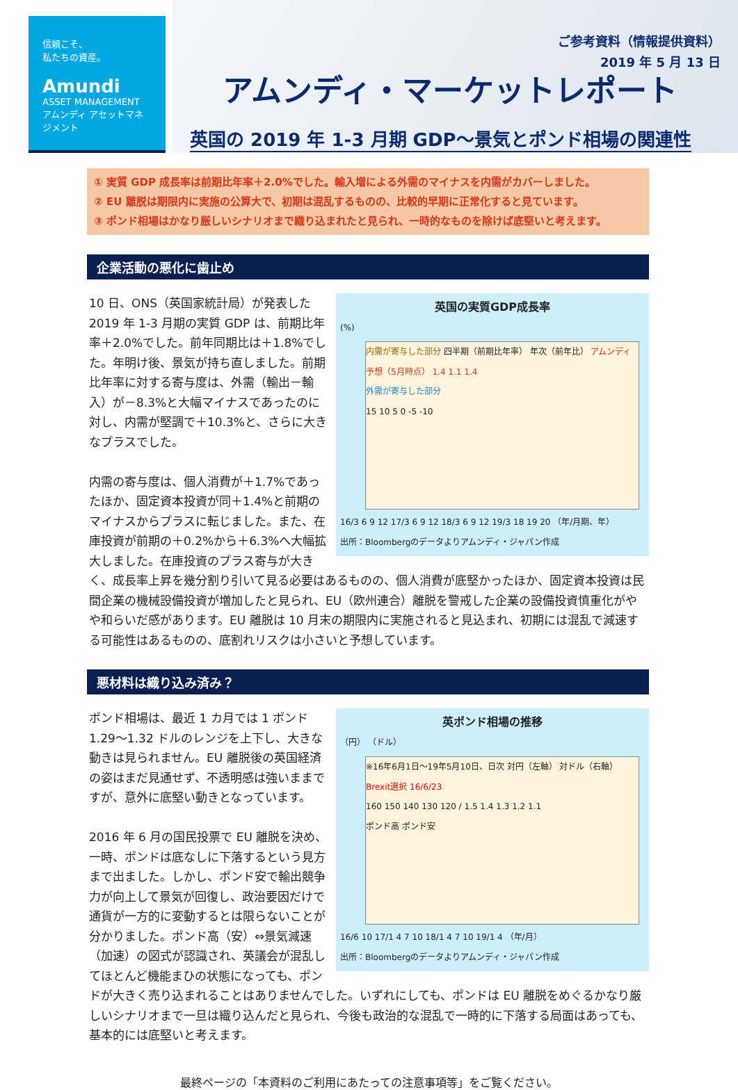信頼こそ、
私たちの資産。
Amundi
ASSET MANAGEMENT
アムンディ アセットマネジメント
ご参考資料（情報提供資料）
2019 年 5 月 13 日
アムンディ・マーケットレポート
英国の 2019 年 1-3 月期 GDP～景気とポンド相場の関連性
① 実質 GDP 成長率は前期比年率＋2.0%でした。輸入増による外需のマイナスを内需がカバーしました。
② EU 離脱は期限内に実施の公算大で、初期は混乱するものの、比較的早期に正常化すると見ています。
③ ポンド相場はかなり厳しいシナリオまで織り込まれたと見られ、一時的なものを除けば底堅いと考えます。
企業活動の悪化に歯止め
英国の実質GDP成長率
(%)
内需が寄与した部分 四半期（前期比年率） 年次（前年比） アムンディ予想（5月時点） 1.4 1.1 1.4
外需が寄与した部分
15 10 5 0 -5 -10
16/3 6 9 12 17/3 6 9 12 18/3 6 9 12 19/3 18 19 20 （年/月期、年）
出所：Bloombergのデータよりアムンディ・ジャパン作成
10 日、ONS（英国家統計局）が発表した 2019 年 1-3 月期の実質 GDP は、前期比年率＋2.0%でした。前年同期比は＋1.8%でした。年明け後、景気が持ち直しました。前期比年率に対する寄与度は、外需（輸出－輸入）が－8.3%と大幅マイナスであったのに対し、内需が堅調で＋10.3%と、さらに大きなプラスでした。
内需の寄与度は、個人消費が＋1.7%であったほか、固定資本投資が同＋1.4%と前期のマイナスからプラスに転じました。また、在庫投資が前期の＋0.2%から＋6.3%へ大幅拡大しました。在庫投資のプラス寄与が大きく、成長率上昇を幾分割り引いて見る必要はあるものの、個人消費が底堅かったほか、固定資本投資は民間企業の機械設備投資が増加したと見られ、EU（欧州連合）離脱を警戒した企業の設備投資慎重化がやや和らいだ感があります。EU 離脱は 10 月末の期限内に実施されると見込まれ、初期には混乱で減速する可能性はあるものの、底割れリスクは小さいと予想しています。
悪材料は織り込み済み？
英ポンド相場の推移
（円） （ドル）
※16年6月1日～19年5月10日、日次 対円（左軸） 対ドル（右軸）
Brexit選択 16/6/23
160 150 140 130 120 / 1.5 1.4 1.3 1.2 1.1
ポンド高 ポンド安
16/6 10 17/1 4 7 10 18/1 4 7 10 19/1 4 （年/月）
出所：Bloombergのデータよりアムンディ・ジャパン作成
ポンド相場は、最近 1 カ月では 1 ポンド 1.29～1.32 ドルのレンジを上下し、大きな動きは見られません。EU 離脱後の英国経済の姿はまだ見通せず、不透明感は強いままですが、意外に底堅い動きとなっています。
2016 年 6 月の国民投票で EU 離脱を決め、一時、ポンドは底なしに下落するという見方まで出ました。しかし、ポンド安で輸出競争力が向上して景気が回復し、政治要因だけで通貨が一方的に変動するとは限らないことが分かりました。ポンド高（安）⇔景気減速（加速）の図式が認識され、英議会が混乱してほとんど機能まひの状態になっても、ポンドが大きく売り込まれることはありませんでした。いずれにしても、ポンドは EU 離脱をめぐるかなり厳しいシナリオまで一旦は織り込んだと見られ、今後も政治的な混乱で一時的に下落する局面はあっても、基本的には底堅いと考えます。
最終ページの「本資料のご利用にあたっての注意事項等」をご覧ください。